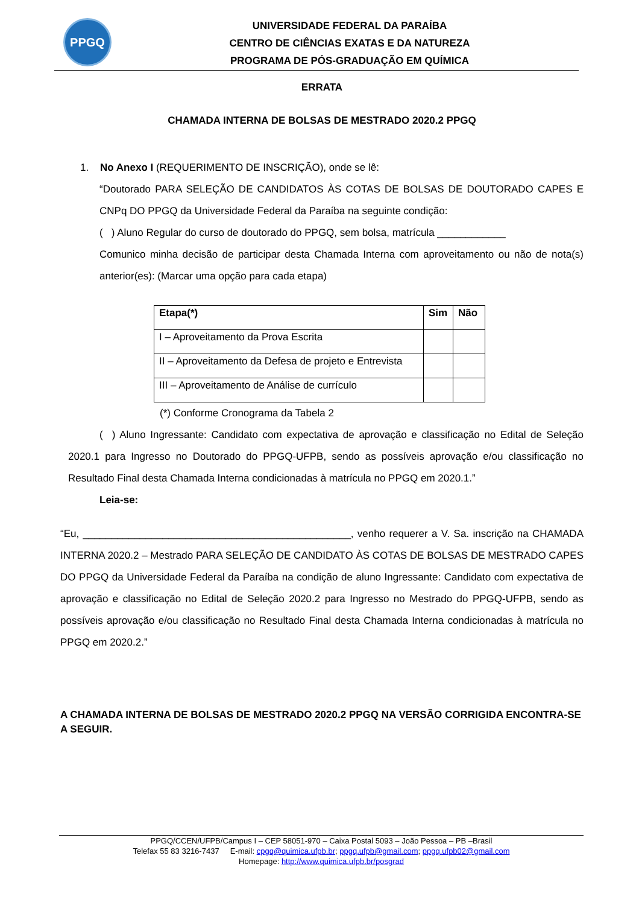PPGQ
UNIVERSIDADE FEDERAL DA PARAÍBA
CENTRO DE CIÊNCIAS EXATAS E DA NATUREZA
PROGRAMA DE PÓS-GRADUAÇÃO EM QUÍMICA
ERRATA
CHAMADA INTERNA DE BOLSAS DE MESTRADO 2020.2 PPGQ
1. No Anexo I (REQUERIMENTO DE INSCRIÇÃO), onde se lê:
“Doutorado PARA SELEÇÃO DE CANDIDATOS ÀS COTAS DE BOLSAS DE DOUTORADO CAPES E CNPq DO PPGQ da Universidade Federal da Paraíba na seguinte condição:
( ) Aluno Regular do curso de doutorado do PPGQ, sem bolsa, matrícula ____________
Comunico minha decisão de participar desta Chamada Interna com aproveitamento ou não de nota(s) anterior(es): (Marcar uma opção para cada etapa)
| Etapa(*) | Sim | Não |
| --- | --- | --- |
| I – Aproveitamento da Prova Escrita | | |
| II – Aproveitamento da Defesa de projeto e Entrevista | | |
| III – Aproveitamento de Análise de currículo | | |
(*) Conforme Cronograma da Tabela 2
( ) Aluno Ingressante: Candidato com expectativa de aprovação e classificação no Edital de Seleção 2020.1 para Ingresso no Doutorado do PPGQ-UFPB, sendo as possíveis aprovação e/ou classificação no Resultado Final desta Chamada Interna condicionadas à matrícula no PPGQ em 2020.1.”
Leia-se:
“Eu, _______________________________________________, venho requerer a V. Sa. inscrição na CHAMADA INTERNA 2020.2 – Mestrado PARA SELEÇÃO DE CANDIDATO ÀS COTAS DE BOLSAS DE MESTRADO CAPES DO PPGQ da Universidade Federal da Paraíba na condição de aluno Ingressante: Candidato com expectativa de aprovação e classificação no Edital de Seleção 2020.2 para Ingresso no Mestrado do PPGQ-UFPB, sendo as possíveis aprovação e/ou classificação no Resultado Final desta Chamada Interna condicionadas à matrícula no PPGQ em 2020.2.”
A CHAMADA INTERNA DE BOLSAS DE MESTRADO 2020.2 PPGQ NA VERSÃO CORRIGIDA ENCONTRA-SE A SEGUIR.
PPGQ/CCEN/UFPB/Campus I – CEP 58051-970 – Caixa Postal 5093 – João Pessoa – PB –Brasil
Telefax 55 83 3216-7437 E-mail: cpgq@quimica.ufpb.br; ppgq.ufpb@gmail.com; ppgq.ufpb02@gmail.com
Homepage: http://www.quimica.ufpb.br/posgrad